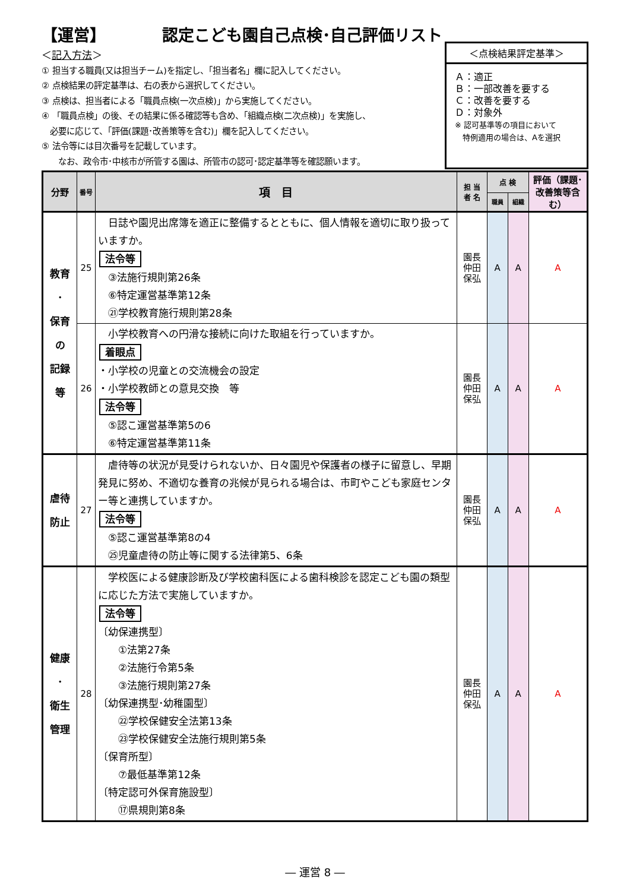【運営】　　　　認定こども園自己点検･自己評価リスト
＜記入方法＞
① 担当する職員(又は担当チーム)を指定し、「担当者名」欄に記入してください。
② 点検結果の評定基準は、右の表から選択してください。
③ 点検は、担当者による「職員点検(一次点検)」から実施してください。
④ 「職員点検」の後、その結果に係る確認等も含め、「組織点検(二次点検)」を実施し、
　必要に応じて、「評価(課題･改善策等を含む)」欄を記入してください。
⑤ 法令等には目次番号を記載しています。
　　なお、政令市･中核市が所管する園は、所管市の認可･認定基準等を確認願います。
＜点検結果評定基準＞
Ａ：適正
Ｂ：一部改善を要する
Ｃ：改善を要する
Ｄ：対象外
※ 認可基準等の項目において
　特例適用の場合は、Aを選択
| 分野 | 番号 | 項 目 | 担 当 者 名 | 点 検 | | 評価（課題･改善策等含む） |
| --- | --- | --- | --- | --- | --- | --- |
| | | | | 職員 | 組織 | |
| 教育 ･ 保育 の 記録 等 | 25 | 日誌や園児出席簿を適正に整備するとともに、個人情報を適切に取り扱っていますか。 法令等 ③法施行規則第26条 ⑥特定運営基準第12条 ㉑学校教育施行規則第28条 | 園長 仲田 保弘 | A | A | A |
| | 26 | 小学校教育への円滑な接続に向けた取組を行っていますか。 着眼点 ・小学校の児童との交流機会の設定 ・小学校教師との意見交換 等 法令等 ⑤認こ運営基準第5の6 ⑥特定運営基準第11条 | 園長 仲田 保弘 | A | A | A |
| 虐待 防止 | 27 | 虐待等の状況が見受けられないか、日々園児や保護者の様子に留意し、早期発見に努め、不適切な養育の兆候が見られる場合は、市町やこども家庭センター等と連携していますか。 法令等 ⑤認こ運営基準第8の4 ㉕児童虐待の防止等に関する法律第5、6条 | 園長 仲田 保弘 | A | A | A |
| 健康 ･ 衛生 管理 | 28 | 学校医による健康診断及び学校歯科医による歯科検診を認定こども園の類型に応じた方法で実施していますか。 法令等 〔幼保連携型〕 ①法第27条 ②法施行令第5条 ③法施行規則第27条 〔幼保連携型･幼稚園型〕 ㉒学校保健安全法第13条 ㉓学校保健安全法施行規則第5条 〔保育所型〕 ⑦最低基準第12条 〔特定認可外保育施設型〕 ⑰県規則第8条 | 園長 仲田 保弘 | A | A | A |
― 運営 8 ―